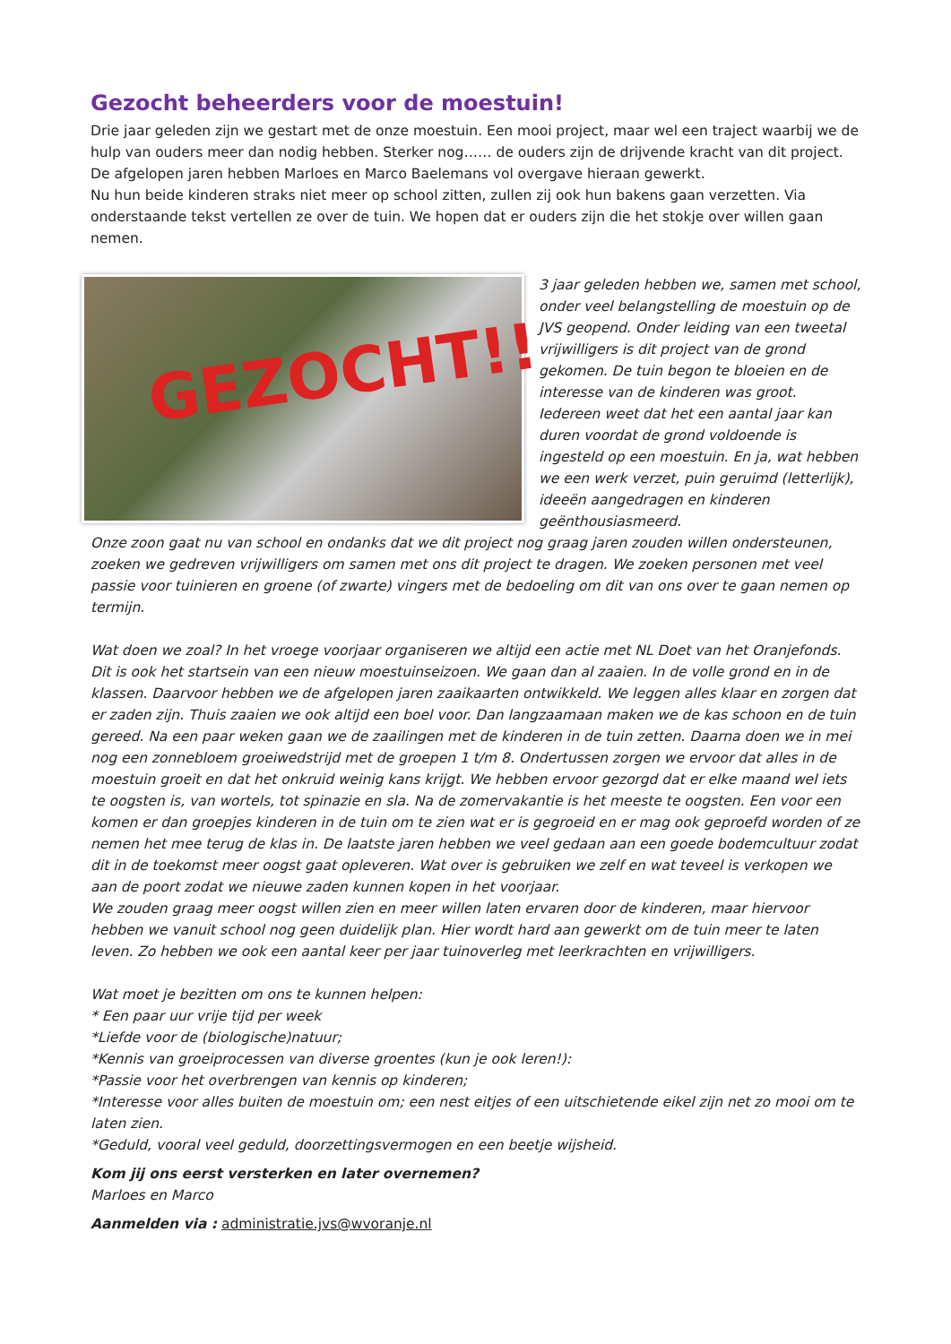Gezocht beheerders voor de moestuin!
Drie jaar geleden zijn we gestart met de onze moestuin. Een mooi project, maar wel een traject waarbij we de hulp van ouders meer dan nodig hebben. Sterker nog…… de ouders zijn de drijvende kracht van dit project. De afgelopen jaren hebben Marloes en Marco Baelemans vol overgave hieraan gewerkt.
Nu hun beide kinderen straks niet meer op school zitten, zullen zij ook hun bakens gaan verzetten. Via onderstaande tekst vertellen ze over de tuin. We hopen dat er ouders zijn die het stokje over willen gaan nemen.
GEZOCHT!!
3 jaar geleden hebben we, samen met school, onder veel belangstelling de moestuin op de JVS geopend. Onder leiding van een tweetal vrijwilligers is dit project van de grond gekomen. De tuin begon te bloeien en de interesse van de kinderen was groot. Iedereen weet dat het een aantal jaar kan duren voordat de grond voldoende is ingesteld op een moestuin. En ja, wat hebben we een werk verzet, puin geruimd (letterlijk), ideeën aangedragen en kinderen geënthousiasmeerd.
Onze zoon gaat nu van school en ondanks dat we dit project nog graag jaren zouden willen ondersteunen, zoeken we gedreven vrijwilligers om samen met ons dit project te dragen. We zoeken personen met veel passie voor tuinieren en groene (of zwarte) vingers met de bedoeling om dit van ons over te gaan nemen op termijn.
Wat doen we zoal? In het vroege voorjaar organiseren we altijd een actie met NL Doet van het Oranjefonds. Dit is ook het startsein van een nieuw moestuinseizoen. We gaan dan al zaaien. In de volle grond en in de klassen. Daarvoor hebben we de afgelopen jaren zaaikaarten ontwikkeld. We leggen alles klaar en zorgen dat er zaden zijn. Thuis zaaien we ook altijd een boel voor. Dan langzaamaan maken we de kas schoon en de tuin gereed. Na een paar weken gaan we de zaailingen met de kinderen in de tuin zetten. Daarna doen we in mei nog een zonnebloem groeiwedstrijd met de groepen 1 t/m 8. Ondertussen zorgen we ervoor dat alles in de moestuin groeit en dat het onkruid weinig kans krijgt. We hebben ervoor gezorgd dat er elke maand wel iets te oogsten is, van wortels, tot spinazie en sla. Na de zomervakantie is het meeste te oogsten. Een voor een komen er dan groepjes kinderen in de tuin om te zien wat er is gegroeid en er mag ook geproefd worden of ze nemen het mee terug de klas in. De laatste jaren hebben we veel gedaan aan een goede bodemcultuur zodat dit in de toekomst meer oogst gaat opleveren. Wat over is gebruiken we zelf en wat teveel is verkopen we aan de poort zodat we nieuwe zaden kunnen kopen in het voorjaar.
We zouden graag meer oogst willen zien en meer willen laten ervaren door de kinderen, maar hiervoor hebben we vanuit school nog geen duidelijk plan. Hier wordt hard aan gewerkt om de tuin meer te laten leven. Zo hebben we ook een aantal keer per jaar tuinoverleg met leerkrachten en vrijwilligers.
Wat moet je bezitten om ons te kunnen helpen:
* Een paar uur vrije tijd per week
*Liefde voor de (biologische)natuur;
*Kennis van groeiprocessen van diverse groentes (kun je ook leren!):
*Passie voor het overbrengen van kennis op kinderen;
*Interesse voor alles buiten de moestuin om; een nest eitjes of een uitschietende eikel zijn net zo mooi om te laten zien.
*Geduld, vooral veel geduld, doorzettingsvermogen en een beetje wijsheid.
Kom jij ons eerst versterken en later overnemen?
Marloes en Marco
Aanmelden via : administratie.jvs@wvoranje.nl